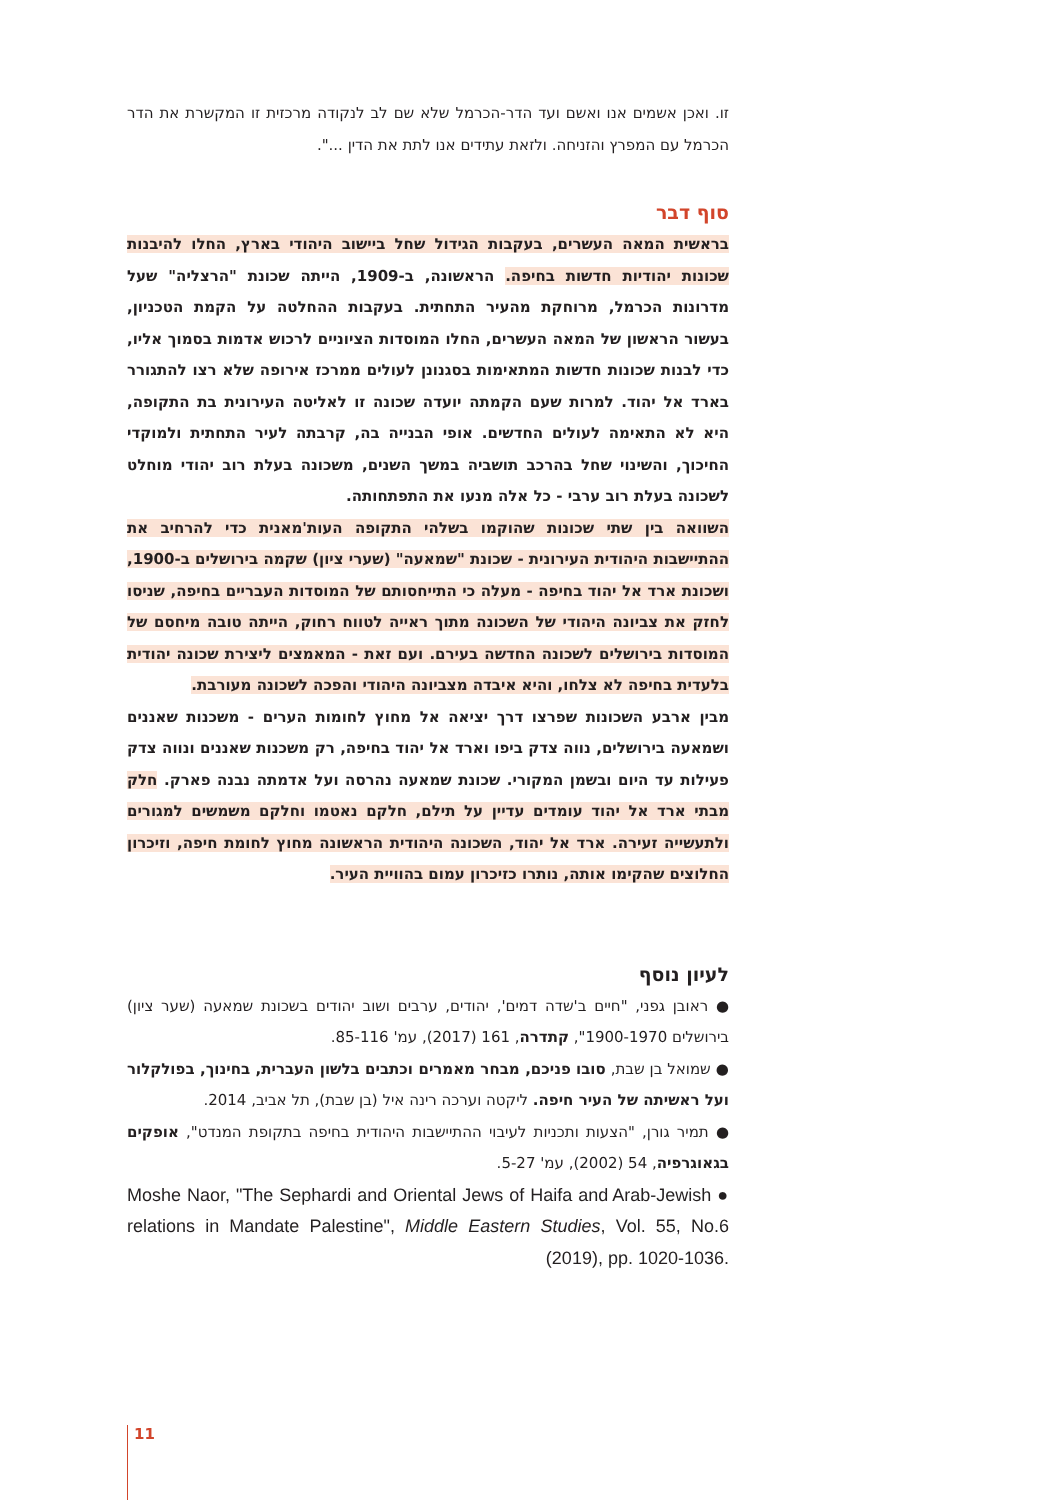זו. ואכן אשמים אנו ואשם ועד הדר-הכרמל שלא שם לב לנקודה מרכזית זו המקשרת את הדר הכרמל עם המפרץ והזניחה. ולזאת עתידים אנו לתת את הדין ...".
סוף דבר
בראשית המאה העשרים, בעקבות הגידול שחל ביישוב היהודי בארץ, החלו להיבנות שכונות יהודיות חדשות בחיפה. הראשונה, ב-1909, הייתה שכונת "הרצליה" שעל מדרונות הכרמל, מרוחקת מהעיר התחתית. בעקבות ההחלטה על הקמת הטכניון, בעשור הראשון של המאה העשרים, החלו המוסדות הציוניים לרכוש אדמות בסמוך אליו, כדי לבנות שכונות חדשות המתאימות בסגנונן לעולים ממרכז אירופה שלא רצו להתגורר בארד אל יהוד. למרות שעם הקמתה יועדה שכונה זו לאליטה העירונית בת התקופה, היא לא התאימה לעולים החדשים. אופי הבנייה בה, קרבתה לעיר התחתית ולמוקדי החיכוך, והשינוי שחל בהרכב תושביה במשך השנים, משכונה בעלת רוב יהודי מוחלט לשכונה בעלת רוב ערבי - כל אלה מנעו את התפתחותה.
השוואה בין שתי שכונות שהוקמו בשלהי התקופה העות'מאנית כדי להרחיב את ההתיישבות היהודית העירונית - שכונת "שמאעה" (שערי ציון) שקמה בירושלים ב-1900, ושכונת ארד אל יהוד בחיפה - מעלה כי התייחסותם של המוסדות העבריים בחיפה, שניסו לחזק את צביונה היהודי של השכונה מתוך ראייה לטווח רחוק, הייתה טובה מיחסם של המוסדות בירושלים לשכונה החדשה בעירם. ועם זאת - המאמצים ליצירת שכונה יהודית בלעדית בחיפה לא צלחו, והיא איבדה מצביונה היהודי והפכה לשכונה מעורבת.
מבין ארבע השכונות שפרצו דרך יציאה אל מחוץ לחומות הערים - משכנות שאננים ושמאעה בירושלים, נווה צדק ביפו וארד אל יהוד בחיפה, רק משכנות שאננים ונווה צדק פעילות עד היום ובשמן המקורי. שכונת שמאעה נהרסה ועל אדמתה נבנה פארק. חלק מבתי ארד אל יהוד עומדים עדיין על תילם, חלקם נאטמו וחלקם משמשים למגורים ולתעשייה זעירה. ארד אל יהוד, השכונה היהודית הראשונה מחוץ לחומת חיפה, וזיכרון החלוצים שהקימו אותה, נותרו כזיכרון עמום בהוויית העיר.
לעיון נוסף
● ראובן גפני, "חיים ב'שדה דמים', יהודים, ערבים ושוב יהודים בשכונת שמאעה (שער ציון) בירושלים 1900-1970", קתדרה, 161 (2017), עמ' 85-116.
● שמואל בן שבת, סובו פניכם, מבחר מאמרים וכתבים בלשון העברית, בחינוך, בפולקלור ועל ראשיתה של העיר חיפה. ליקטה וערכה רינה איל (בן שבת), תל אביב, 2014.
● תמיר גורן, "הצעות ותכניות לעיבוי ההתיישבות היהודית בחיפה בתקופת המנדט", אופקים בגאוגרפיה, 54 (2002), עמ' 5-27.
● Moshe Naor, "The Sephardi and Oriental Jews of Haifa and Arab-Jewish relations in Mandate Palestine", Middle Eastern Studies, Vol. 55, No.6 (2019), pp. 1020-1036.
11